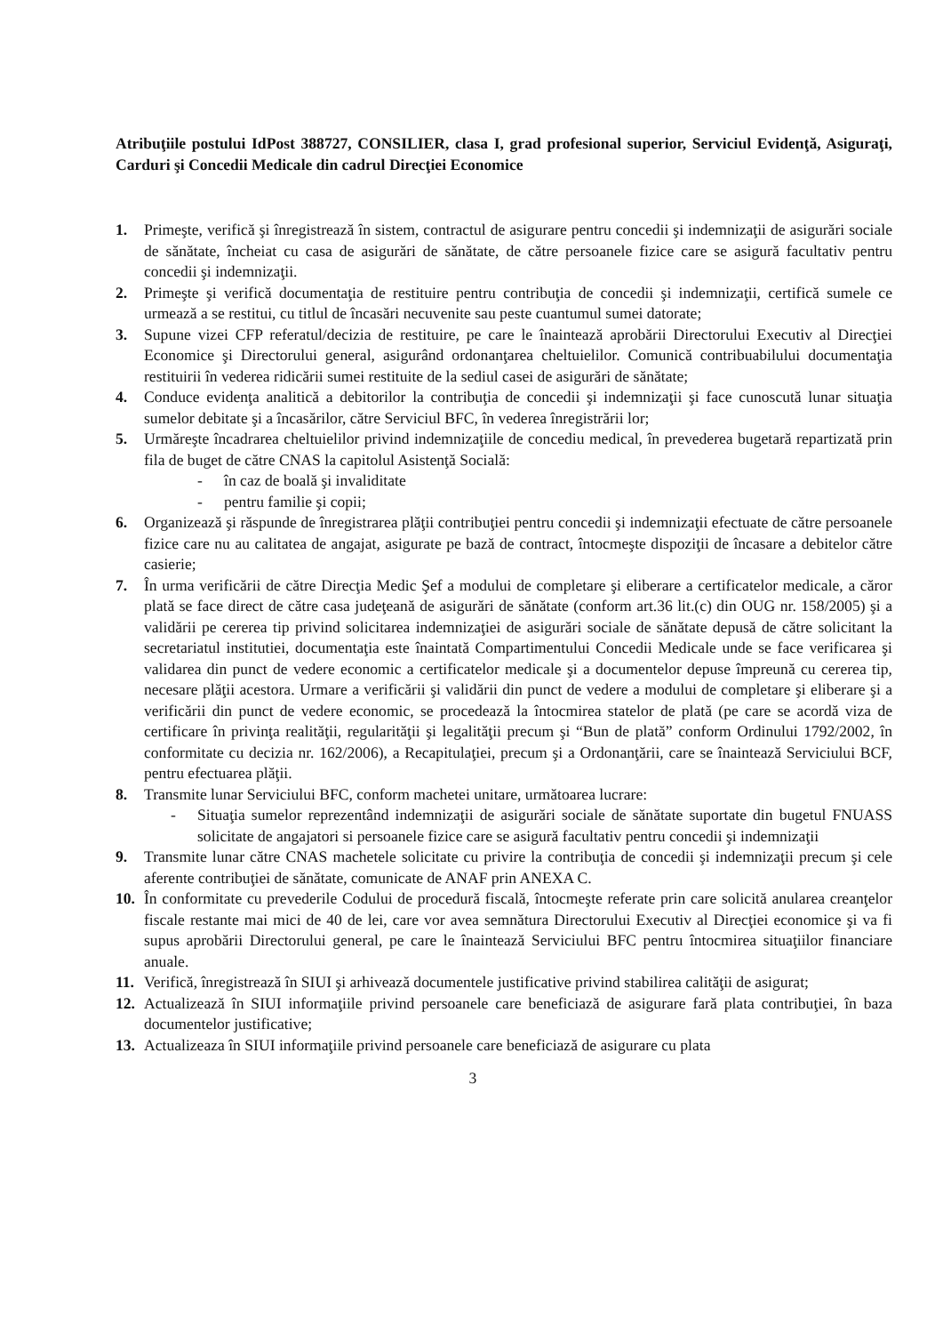Atribuţiile postului IdPost 388727, CONSILIER, clasa I, grad profesional superior, Serviciul Evidenţă, Asiguraţi, Carduri şi Concedii Medicale din cadrul Direcţiei Economice
1. Primeşte, verifică şi înregistrează în sistem, contractul de asigurare pentru concedii şi indemnizaţii de asigurări sociale de sănătate, încheiat cu casa de asigurări de sănătate, de către persoanele fizice care se asigură facultativ pentru concedii şi indemnizaţii.
2. Primeşte şi verifică documentaţia de restituire pentru contribuţia de concedii şi indemnizaţii, certifică sumele ce urmează a se restitui, cu titlul de încasări necuvenite sau peste cuantumul sumei datorate;
3. Supune vizei CFP referatul/decizia de restituire, pe care le înaintează aprobării Directorului Executiv al Direcţiei Economice şi Directorului general, asigurând ordonanţarea cheltuielilor. Comunică contribuabilului documentaţia restituirii în vederea ridicării sumei restituite de la sediul casei de asigurări de sănătate;
4. Conduce evidenţa analitică a debitorilor la contribuţia de concedii şi indemnizaţii şi face cunoscută lunar situaţia sumelor debitate şi a încasărilor, către Serviciul BFC, în vederea înregistrării lor;
5. Urmăreşte încadrarea cheltuielilor privind indemnizaţiile de concediu medical, în prevederea bugetară repartizată prin fila de buget de către CNAS la capitolul Asistenţă Socială:
- în caz de boală şi invaliditate
- pentru familie şi copii;
6. Organizează şi răspunde de înregistrarea plăţii contribuţiei pentru concedii şi indemnizaţii efectuate de către persoanele fizice care nu au calitatea de angajat, asigurate pe bază de contract, întocmeşte dispoziţii de încasare a debitelor către casierie;
7. În urma verificării de către Direcţia Medic Şef a modului de completare şi eliberare a certificatelor medicale, a căror plată se face direct de către casa judeţeană de asigurări de sănătate (conform art.36 lit.(c) din OUG nr. 158/2005) şi a validării pe cererea tip privind solicitarea indemnizaţiei de asigurări sociale de sănătate depusă de către solicitant la secretariatul institutiei, documentaţia este înaintată Compartimentului Concedii Medicale unde se face verificarea şi validarea din punct de vedere economic a certificatelor medicale şi a documentelor depuse împreună cu cererea tip, necesare plăţii acestora. Urmare a verificării şi validării din punct de vedere a modului de completare şi eliberare şi a verificării din punct de vedere economic, se procedează la întocmirea statelor de plată (pe care se acordă viza de certificare în privinţa realităţii, regularităţii şi legalităţii precum şi “Bun de plată” conform Ordinului 1792/2002, în conformitate cu decizia nr. 162/2006), a Recapitulaţiei, precum şi a Ordonanţării, care se înaintează Serviciului BCF, pentru efectuarea plăţii.
8. Transmite lunar Serviciului BFC, conform machetei unitare, următoarea lucrare:
- Situaţia sumelor reprezentând indemnizaţii de asigurări sociale de sănătate suportate din bugetul FNUASS solicitate de angajatori si persoanele fizice care se asigură facultativ pentru concedii şi indemnizaţii
9. Transmite lunar către CNAS machetele solicitate cu privire la contribuţia de concedii şi indemnizaţii precum şi cele aferente contribuţiei de sănătate, comunicate de ANAF prin ANEXA C.
10. În conformitate cu prevederile Codului de procedură fiscală, întocmeşte referate prin care solicită anularea creanţelor fiscale restante mai mici de 40 de lei, care vor avea semnătura Directorului Executiv al Direcţiei economice şi va fi supus aprobării Directorului general, pe care le înaintează Serviciului BFC pentru întocmirea situaţiilor financiare anuale.
11. Verifică, înregistrează în SIUI şi arhivează documentele justificative privind stabilirea calităţii de asigurat;
12. Actualizează în SIUI informaţiile privind persoanele care beneficiază de asigurare fară plata contribuţiei, în baza documentelor justificative;
13. Actualizeaza în SIUI informaţiile privind persoanele care beneficiază de asigurare cu plata
3